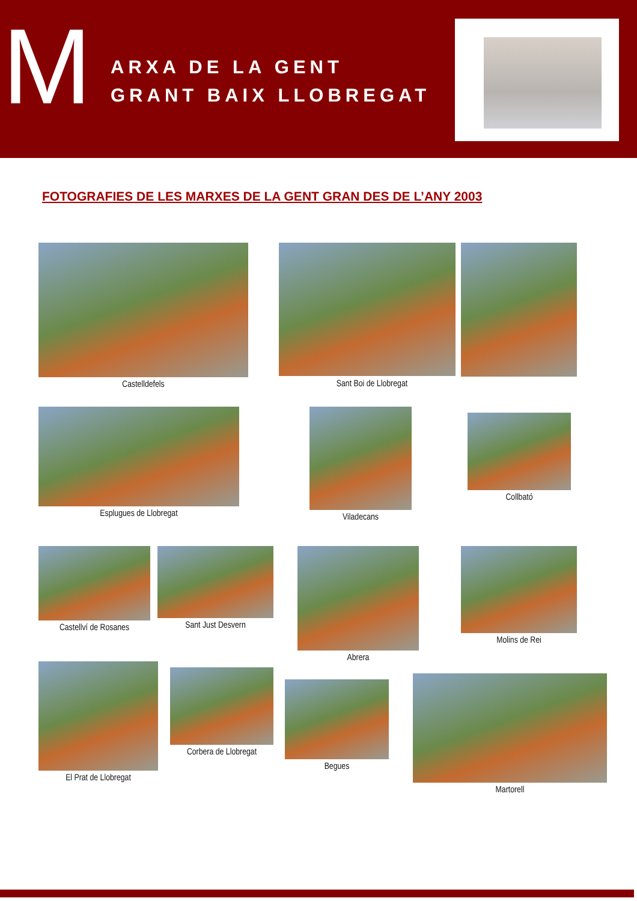M
ARXA DE LA GENT
GRANT BAIX LLOBREGAT
FOTOGRAFIES DE LES MARXES DE LA GENT GRAN DES DE L’ANY 2003
Castelldefels Sant Boi de Llobregat
Esplugues de Llobregat Viladecans
Collbató
Castellví de Rosanes Sant Just Desvern Abrera Molins de Rei
El Prat de Llobregat
Corbera de Llobregat
Begues
Martorell